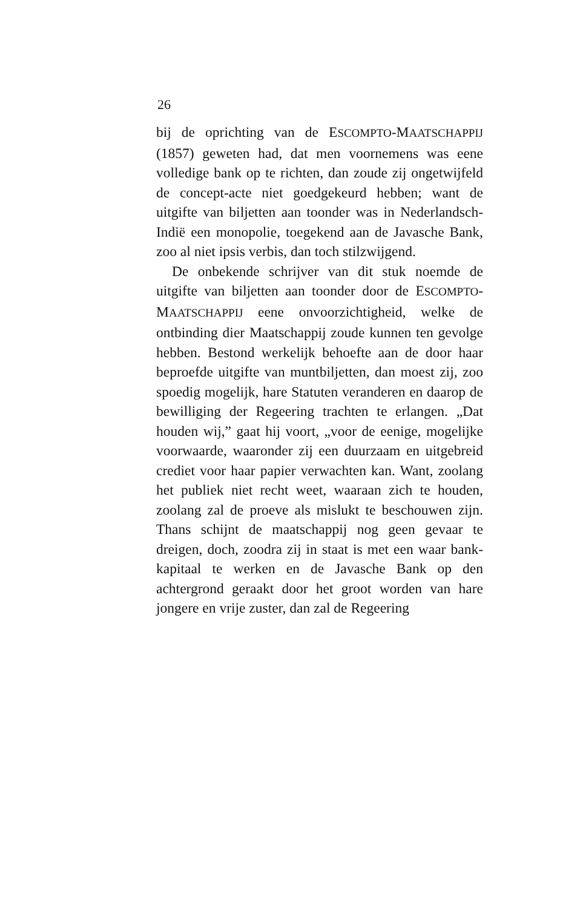26
bij de oprichting van de ESCOMPTO-MAATSCHAPPIJ (1857) geweten had, dat men voornemens was eene volledige bank op te richten, dan zoude zij ongetwijfeld de concept-acte niet goedgekeurd hebben; want de uitgifte van biljetten aan toonder was in Nederlandsch-Indië een monopolie, toegekend aan de Javasche Bank, zoo al niet ipsis verbis, dan toch stilzwijgend.
De onbekende schrijver van dit stuk noemde de uitgifte van biljetten aan toonder door de ESCOMPTO-MAATSCHAPPIJ eene onvoorzichtigheid, welke de ontbinding dier Maatschappij zoude kunnen ten gevolge hebben. Bestond werkelijk behoefte aan de door haar beproefde uitgifte van muntbiljetten, dan moest zij, zoo spoedig mogelijk, hare Statuten veranderen en daarop de bewilliging der Regeering trachten te erlangen. „Dat houden wij,” gaat hij voort, „voor de eenige, mogelijke voorwaarde, waaronder zij een duurzaam en uitgebreid crediet voor haar papier verwachten kan. Want, zoolang het publiek niet recht weet, waaraan zich te houden, zoolang zal de proeve als mislukt te beschouwen zijn. Thans schijnt de maatschappij nog geen gevaar te dreigen, doch, zoodra zij in staat is met een waar bank-kapitaal te werken en de Javasche Bank op den achtergrond geraakt door het groot worden van hare jongere en vrije zuster, dan zal de Regeering